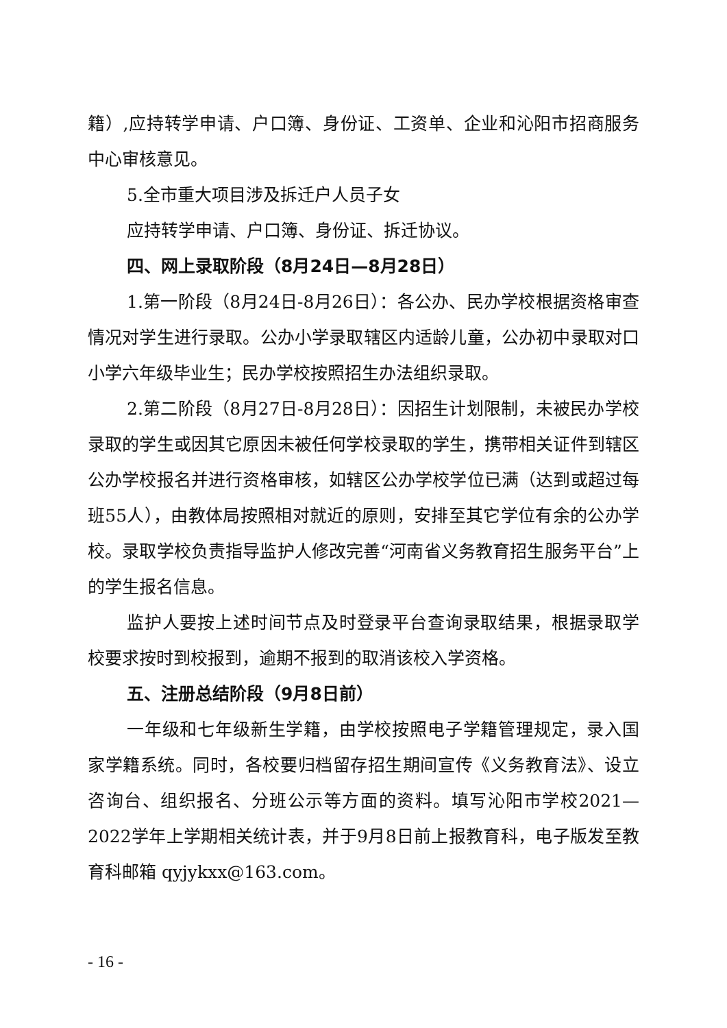籍）,应持转学申请、户口簿、身份证、工资单、企业和沁阳市招商服务中心审核意见。
5.全市重大项目涉及拆迁户人员子女
应持转学申请、户口簿、身份证、拆迁协议。
四、网上录取阶段（8月24日—8月28日）
1.第一阶段（8月24日-8月26日）：各公办、民办学校根据资格审查情况对学生进行录取。公办小学录取辖区内适龄儿童，公办初中录取对口小学六年级毕业生；民办学校按照招生办法组织录取。
2.第二阶段（8月27日-8月28日）：因招生计划限制，未被民办学校录取的学生或因其它原因未被任何学校录取的学生，携带相关证件到辖区公办学校报名并进行资格审核，如辖区公办学校学位已满（达到或超过每班55人），由教体局按照相对就近的原则，安排至其它学位有余的公办学校。录取学校负责指导监护人修改完善“河南省义务教育招生服务平台”上的学生报名信息。
监护人要按上述时间节点及时登录平台查询录取结果，根据录取学校要求按时到校报到，逾期不报到的取消该校入学资格。
五、注册总结阶段（9月8日前）
一年级和七年级新生学籍，由学校按照电子学籍管理规定，录入国家学籍系统。同时，各校要归档留存招生期间宣传《义务教育法》、设立咨询台、组织报名、分班公示等方面的资料。填写沁阳市学校2021—2022学年上学期相关统计表，并于9月8日前上报教育科，电子版发至教育科邮箱 qyjykxx@163.com。
- 16 -